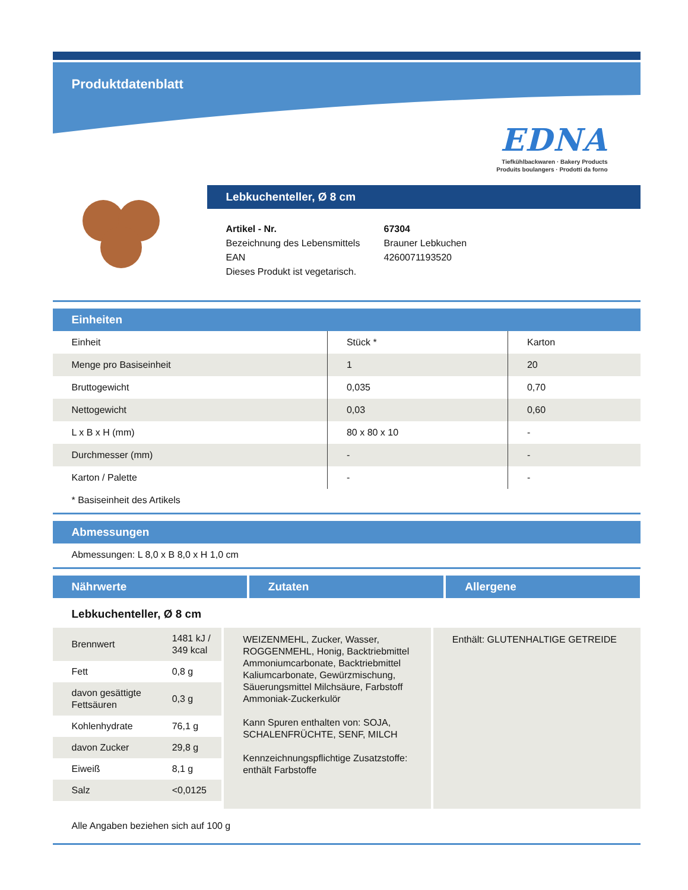Produktdatenblatt
EDNA
Tiefkühlbackwaren · Bakery Products
Produits boulangers · Prodotti da forno
Lebkuchenteller, Ø 8 cm
| Artikel - Nr. | 67304 |
| Bezeichnung des Lebensmittels | Brauner Lebkuchen |
| EAN | 4260071193520 |
| Dieses Produkt ist vegetarisch. | |
Einheiten
| Einheit | Stück * | Karton |
| Menge pro Basiseinheit | 1 | 20 |
| Bruttogewicht | 0,035 | 0,70 |
| Nettogewicht | 0,03 | 0,60 |
| L x B x H (mm) | 80 x 80 x 10 | - |
| Durchmesser (mm) | - | - |
| Karton / Palette | - | - |
* Basiseinheit des Artikels
Abmessungen
Abmessungen: L 8,0 x B 8,0 x H 1,0 cm
Nährwerte Zutaten Allergene
Lebkuchenteller, Ø 8 cm
| Brennwert | 1481 kJ / 349 kcal |
| Fett | 0,8 g |
| davon gesättigte Fettsäuren | 0,3 g |
| Kohlenhydrate | 76,1 g |
| davon Zucker | 29,8 g |
| Eiweiß | 8,1 g |
| Salz | <0,0125 |
WEIZENMEHL, Zucker, Wasser, ROGGENMEHL, Honig, Backtriebmittel Ammoniumcarbonate, Backtriebmittel Kaliumcarbonate, Gewürzmischung, Säuerungsmittel Milchsäure, Farbstoff Ammoniak-Zuckerkulör
Kann Spuren enthalten von: SOJA, SCHALENFRÜCHTE, SENF, MILCH
Kennzeichnungspflichtige Zusatzstoffe: enthält Farbstoffe
Enthält: GLUTENHALTIGE GETREIDE
Alle Angaben beziehen sich auf 100 g